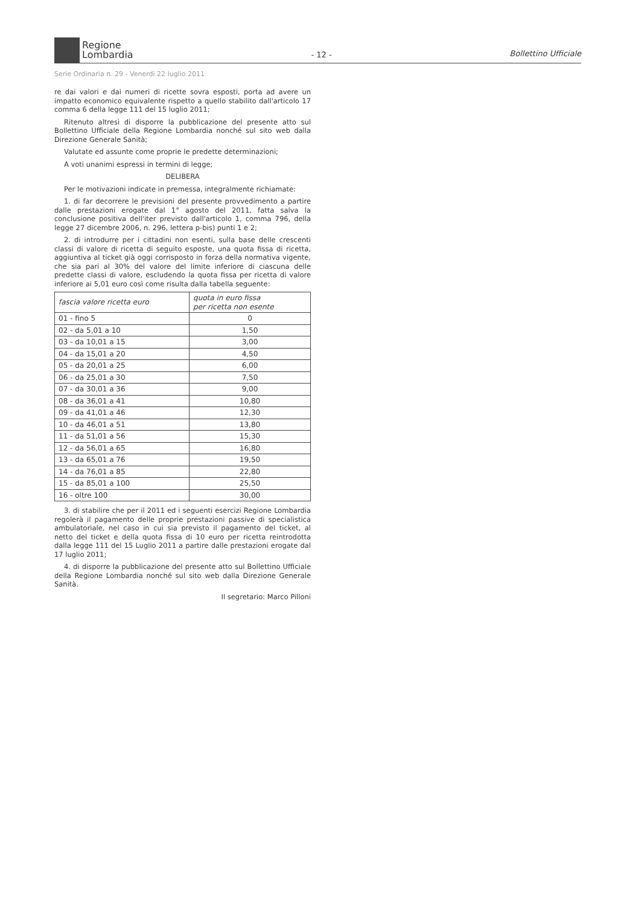Regione
Lombardia
- 12 -
Bollettino Ufficiale
Serie Ordinaria n. 29 - Venerdì 22 luglio 2011
re dai valori e dai numeri di ricette sovra esposti, porta ad avere un impatto economico equivalente rispetto a quello stabilito dall'articolo 17 comma 6 della legge 111 del 15 luglio 2011;
Ritenuto altresì di disporre la pubblicazione del presente atto sul Bollettino Ufficiale della Regione Lombardia nonché sul sito web dalla Direzione Generale Sanità;
Valutate ed assunte come proprie le predette determinazioni;
A voti unanimi espressi in termini di legge;
DELIBERA
Per le motivazioni indicate in premessa, integralmente richiamate:
1. di far decorrere le previsioni del presente provvedimento a partire dalle prestazioni erogate dal 1° agosto del 2011, fatta salva la conclusione positiva dell'iter previsto dall'articolo 1, comma 796, della legge 27 dicembre 2006, n. 296, lettera p-bis) punti 1 e 2;
2. di introdurre per i cittadini non esenti, sulla base delle crescenti classi di valore di ricetta di seguito esposte, una quota fissa di ricetta, aggiuntiva al ticket già oggi corrisposto in forza della normativa vigente, che sia pari al 30% del valore del limite inferiore di ciascuna delle predette classi di valore, escludendo la quota fissa per ricetta di valore inferiore ai 5,01 euro così come risulta dalla tabella seguente:
| fascia valore ricetta euro | quota in euro fissa per ricetta non esente |
| --- | --- |
| 01 - fino 5 | 0 |
| 02 - da 5,01 a 10 | 1,50 |
| 03 - da 10,01 a 15 | 3,00 |
| 04 - da 15,01 a 20 | 4,50 |
| 05 - da 20,01 a 25 | 6,00 |
| 06 - da 25,01 a 30 | 7,50 |
| 07 - da 30,01 a 36 | 9,00 |
| 08 - da 36,01 a 41 | 10,80 |
| 09 - da 41,01 a 46 | 12,30 |
| 10 - da 46,01 a 51 | 13,80 |
| 11 - da 51,01 a 56 | 15,30 |
| 12 - da 56,01 a 65 | 16,80 |
| 13 - da 65,01 a 76 | 19,50 |
| 14 - da 76,01 a 85 | 22,80 |
| 15 - da 85,01 a 100 | 25,50 |
| 16 - oltre 100 | 30,00 |
3. di stabilire che per il 2011 ed i seguenti esercizi Regione Lombardia regolerà il pagamento delle proprie prestazioni passive di specialistica ambulatoriale, nel caso in cui sia previsto il pagamento del ticket, al netto del ticket e della quota fissa di 10 euro per ricetta reintrodotta dalla legge 111 del 15 Luglio 2011 a partire dalle prestazioni erogate dal 17 luglio 2011;
4. di disporre la pubblicazione del presente atto sul Bollettino Ufficiale della Regione Lombardia nonché sul sito web dalla Direzione Generale Sanità.
Il segretario: Marco Pilloni